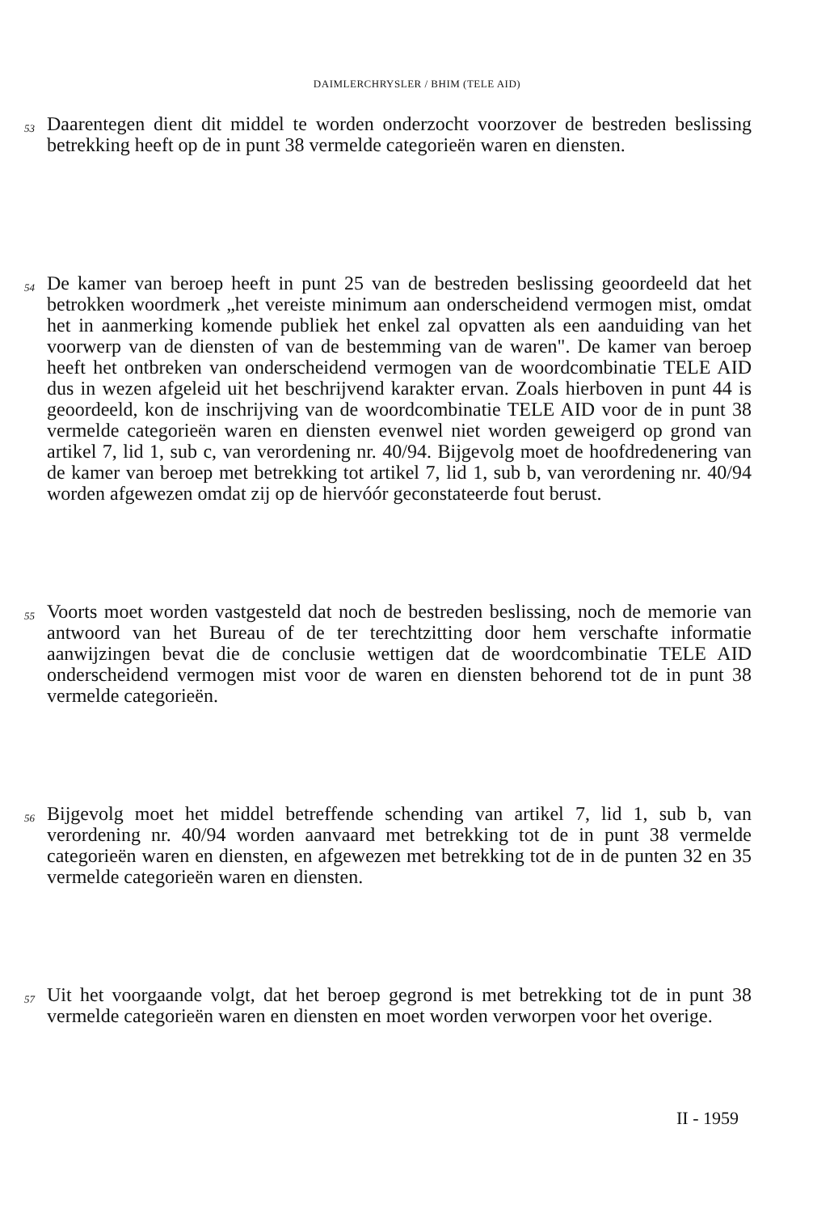DAIMLERCHRYSLER / BHIM (TELE AID)
53
Daarentegen dient dit middel te worden onderzocht voorzover de bestreden beslissing betrekking heeft op de in punt 38 vermelde categorieën waren en diensten.
54
De kamer van beroep heeft in punt 25 van de bestreden beslissing geoordeeld dat het betrokken woordmerk „het vereiste minimum aan onderscheidend vermogen mist, omdat het in aanmerking komende publiek het enkel zal opvatten als een aanduiding van het voorwerp van de diensten of van de bestemming van de waren". De kamer van beroep heeft het ontbreken van onderscheidend vermogen van de woordcombinatie TELE AID dus in wezen afgeleid uit het beschrijvend karakter ervan. Zoals hierboven in punt 44 is geoordeeld, kon de inschrijving van de woordcombinatie TELE AID voor de in punt 38 vermelde categorieën waren en diensten evenwel niet worden geweigerd op grond van artikel 7, lid 1, sub c, van verordening nr. 40/94. Bijgevolg moet de hoofdredenering van de kamer van beroep met betrekking tot artikel 7, lid 1, sub b, van verordening nr. 40/94 worden afgewezen omdat zij op de hiervóór geconstateerde fout berust.
55
Voorts moet worden vastgesteld dat noch de bestreden beslissing, noch de memorie van antwoord van het Bureau of de ter terechtzitting door hem verschafte informatie aanwijzingen bevat die de conclusie wettigen dat de woordcombinatie TELE AID onderscheidend vermogen mist voor de waren en diensten behorend tot de in punt 38 vermelde categorieën.
56
Bijgevolg moet het middel betreffende schending van artikel 7, lid 1, sub b, van verordening nr. 40/94 worden aanvaard met betrekking tot de in punt 38 vermelde categorieën waren en diensten, en afgewezen met betrekking tot de in de punten 32 en 35 vermelde categorieën waren en diensten.
57
Uit het voorgaande volgt, dat het beroep gegrond is met betrekking tot de in punt 38 vermelde categorieën waren en diensten en moet worden verworpen voor het overige.
II - 1959